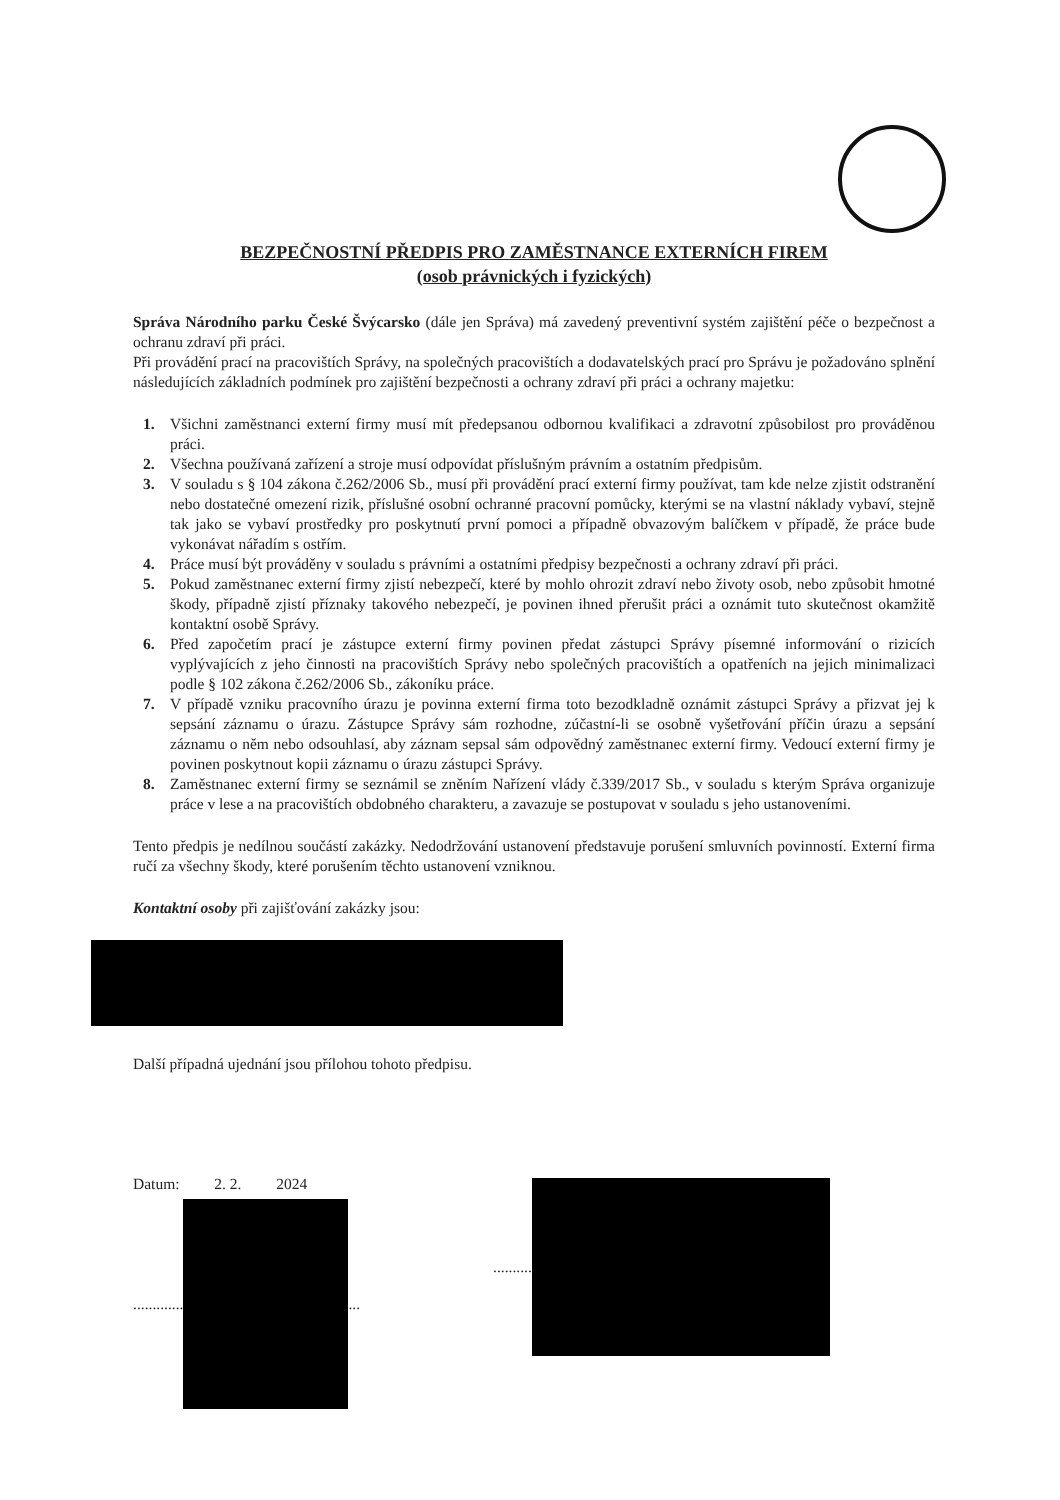BEZPEČNOSTNÍ PŘEDPIS PRO ZAMĚSTNANCE EXTERNÍCH FIREM
(osob právnických i fyzických)
Správa Národního parku České Švýcarsko (dále jen Správa) má zavedený preventivní systém zajištění péče o bezpečnost a ochranu zdraví při práci.
Při provádění prací na pracovištích Správy, na společných pracovištích a dodavatelských prací pro Správu je požadováno splnění následujících základních podmínek pro zajištění bezpečnosti a ochrany zdraví při práci a ochrany majetku:
1. Všichni zaměstnanci externí firmy musí mít předepsanou odbornou kvalifikaci a zdravotní způsobilost pro prováděnou práci.
2. Všechna používaná zařízení a stroje musí odpovídat příslušným právním a ostatním předpisům.
3. V souladu s § 104 zákona č.262/2006 Sb., musí při provádění prací externí firmy používat, tam kde nelze zjistit odstranění nebo dostatečné omezení rizik, příslušné osobní ochranné pracovní pomůcky, kterými se na vlastní náklady vybaví, stejně tak jako se vybaví prostředky pro poskytnutí první pomoci a případně obvazovým balíčkem v případě, že práce bude vykonávat nářadím s ostřím.
4. Práce musí být prováděny v souladu s právními a ostatními předpisy bezpečnosti a ochrany zdraví při práci.
5. Pokud zaměstnanec externí firmy zjistí nebezpečí, které by mohlo ohrozit zdraví nebo životy osob, nebo způsobit hmotné škody, případně zjistí příznaky takového nebezpečí, je povinen ihned přerušit práci a oznámit tuto skutečnost okamžitě kontaktní osobě Správy.
6. Před započetím prací je zástupce externí firmy povinen předat zástupci Správy písemné informování o rizicích vyplývajících z jeho činnosti na pracovištích Správy nebo společných pracovištích a opatřeních na jejich minimalizaci podle § 102 zákona č.262/2006 Sb., zákoníku práce.
7. V případě vzniku pracovního úrazu je povinna externí firma toto bezodkladně oznámit zástupci Správy a přizvat jej k sepsání záznamu o úrazu. Zástupce Správy sám rozhodne, zúčastní-li se osobně vyšetřování příčin úrazu a sepsání záznamu o něm nebo odsouhlasí, aby záznam sepsal sám odpovědný zaměstnanec externí firmy. Vedoucí externí firmy je povinen poskytnout kopii záznamu o úrazu zástupci Správy.
8. Zaměstnanec externí firmy se seznámil se zněním Nařízení vlády č.339/2017 Sb., v souladu s kterým Správa organizuje práce v lese a na pracovištích obdobného charakteru, a zavazuje se postupovat v souladu s jeho ustanoveními.
Tento předpis je nedílnou součástí zakázky. Nedodržování ustanovení představuje porušení smluvních povinností. Externí firma ručí za všechny škody, které porušením těchto ustanovení vzniknou.
Kontaktní osoby při zajišťování zakázky jsou:
Další případná ujednání jsou přílohou tohoto předpisu.
Datum: 2. 2. 2024
............. ...
..........